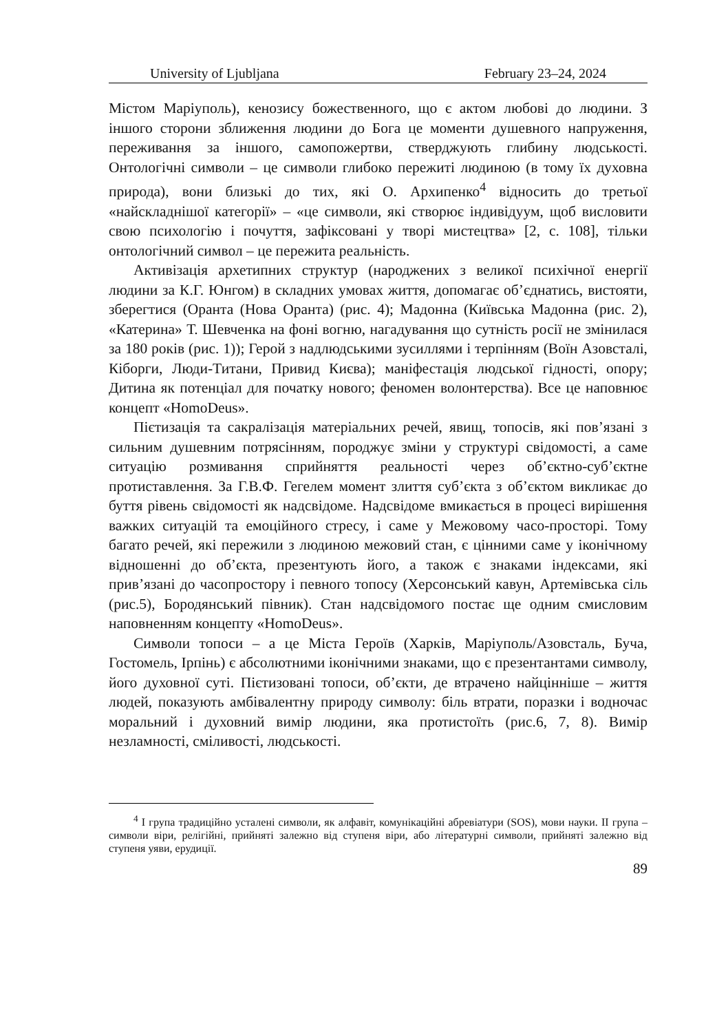University of Ljubljana February 23–24, 2024
Містом Маріуполь), кенозису божественного, що є актом любові до людини. З іншого сторони зближення людини до Бога це моменти душевного напруження, переживання за іншого, самопожертви, стверджують глибину людськості. Онтологічні символи – це символи глибоко пережиті людиною (в тому їх духовна природа), вони близькі до тих, які О. Архипенко<sup>4</sup> відносить до третьої «найскладнішої категорії» – «це символи, які створює індивідуум, щоб висловити свою психологію і почуття, зафіксовані у творі мистецтва» [2, с. 108], тільки онтологічний символ – це пережита реальність.
Активізація архетипних структур (народжених з великої психічної енергії людини за К.Г. Юнгом) в складних умовах життя, допомагає об’єднатись, вистояти, зберегтися (Оранта (Нова Оранта) (рис. 4); Мадонна (Київська Мадонна (рис. 2), «Катерина» Т. Шевченка на фоні вогню, нагадування що сутність росії не змінилася за 180 років (рис. 1)); Герой з надлюдськими зусиллями і терпінням (Воїн Азовсталі, Кіборги, Люди-Титани, Привид Києва); маніфестація людської гідності, опору; Дитина як потенціал для початку нового; феномен волонтерства). Все це наповнює концепт «HomoDeus».
Пієтизація та сакралізація матеріальних речей, явищ, топосів, які пов’язані з сильним душевним потрясінням, породжує зміни у структурі свідомості, а саме ситуацію розмивання сприйняття реальності через об’єктно-суб’єктне протиставлення. За Г.В.Ф. Гегелем момент злиття суб’єкта з об’єктом викликає до буття рівень свідомості як надсвідоме. Надсвідоме вмикається в процесі вирішення важких ситуацій та емоційного стресу, і саме у Межовому часо-просторі. Тому багато речей, які пережили з людиною межовий стан, є цінними саме у іконічному відношенні до об’єкта, презентують його, а також є знаками індексами, які прив’язані до часопростору і певного топосу (Херсонський кавун, Артемівська сіль (рис.5), Бородянський півник). Стан надсвідомого постає ще одним смисловим наповненням концепту «HomoDeus».
Символи топоси – а це Міста Героїв (Харків, Маріуполь/Азовсталь, Буча, Гостомель, Ірпінь) є абсолютними іконічними знаками, що є презентантами символу, його духовної суті. Пієтизовані топоси, об’єкти, де втрачено найцінніше – життя людей, показують амбівалентну природу символу: біль втрати, поразки і водночас моральний і духовний вимір людини, яка протистоїть (рис.6, 7, 8). Вимір незламності, сміливості, людськості.
<sup>4</sup> I група традиційно усталені символи, як алфавіт, комунікаційні абревіатури (SOS), мови науки. II група –символи віри, релігійні, прийняті залежно від ступеня віри, або літературні символи, прийняті залежно від ступеня уяви, ерудиції.
89